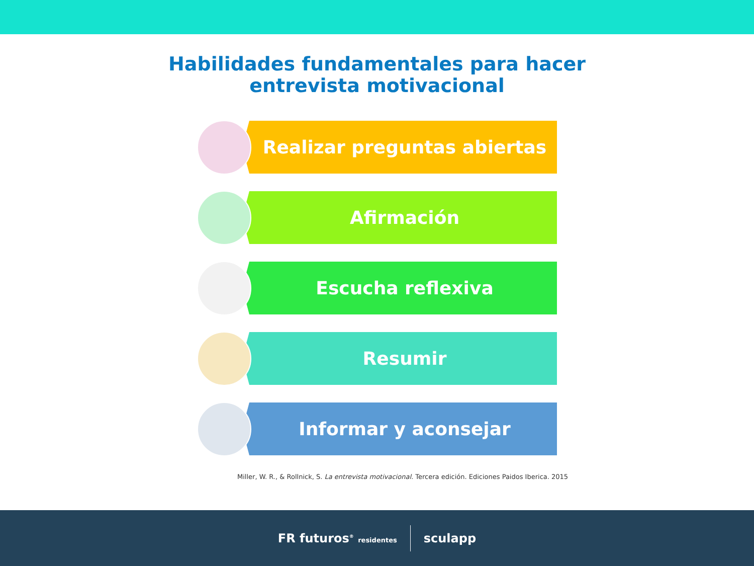Habilidades fundamentales para hacer
entrevista motivacional
Realizar preguntas abiertas
Afirmación
Escucha reflexiva
Resumir
Informar y aconsejar
Miller, W. R., & Rollnick, S. La entrevista motivacional. Tercera edición. Ediciones Paidos Iberica. 2015
FR futuros<sup>®</sup> residentes
sculapp